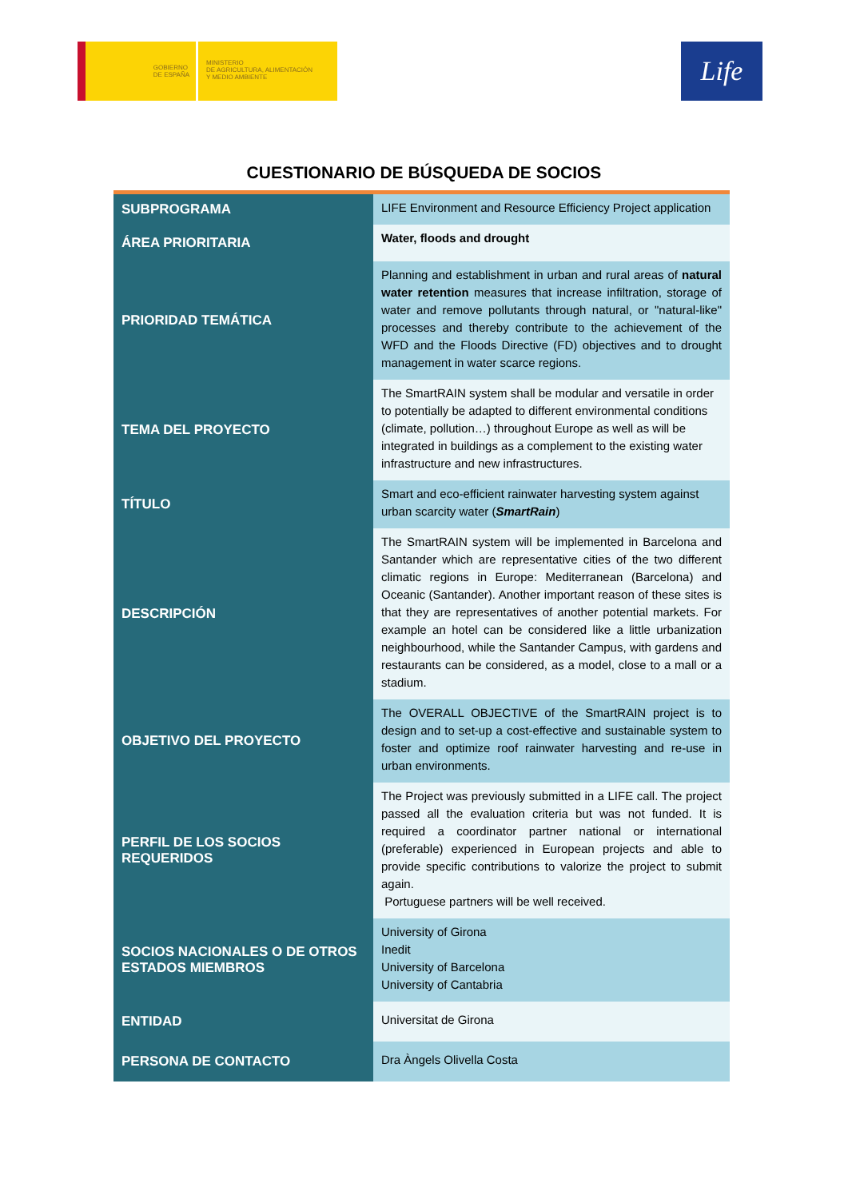GOBIERNO
DE ESPAÑA
MINISTERIO
DE AGRICULTURA, ALIMENTACIÓN
Y MEDIO AMBIENTE
Life
CUESTIONARIO DE BÚSQUEDA DE SOCIOS
| SUBPROGRAMA | LIFE Environment and Resource Efficiency Project application |
| ÁREA PRIORITARIA | Water, floods and drought |
| PRIORIDAD TEMÁTICA | Planning and establishment in urban and rural areas of natural water retention measures that increase infiltration, storage of water and remove pollutants through natural, or "natural-like" processes and thereby contribute to the achievement of the WFD and the Floods Directive (FD) objectives and to drought management in water scarce regions. |
| TEMA DEL PROYECTO | The SmartRAIN system shall be modular and versatile in order to potentially be adapted to different environmental conditions (climate, pollution…) throughout Europe as well as will be integrated in buildings as a complement to the existing water infrastructure and new infrastructures. |
| TÍTULO | Smart and eco-efficient rainwater harvesting system against urban scarcity water ( SmartRain ) |
| DESCRIPCIÓN | The SmartRAIN system will be implemented in Barcelona and Santander which are representative cities of the two different climatic regions in Europe: Mediterranean (Barcelona) and Oceanic (Santander). Another important reason of these sites is that they are representatives of another potential markets. For example an hotel can be considered like a little urbanization neighbourhood, while the Santander Campus, with gardens and restaurants can be considered, as a model, close to a mall or a stadium. |
| OBJETIVO DEL PROYECTO | The OVERALL OBJECTIVE of the SmartRAIN project is to design and to set-up a cost-effective and sustainable system to foster and optimize roof rainwater harvesting and re-use in urban environments. |
| PERFIL DE LOS SOCIOS REQUERIDOS | The Project was previously submitted in a LIFE call. The project passed all the evaluation criteria but was not funded. It is required a coordinator partner national or international (preferable) experienced in European projects and able to provide specific contributions to valorize the project to submit again. Portuguese partners will be well received. |
| SOCIOS NACIONALES O DE OTROS ESTADOS MIEMBROS | University of Girona Inedit University of Barcelona University of Cantabria |
| ENTIDAD | Universitat de Girona |
| PERSONA DE CONTACTO | Dra Àngels Olivella Costa |